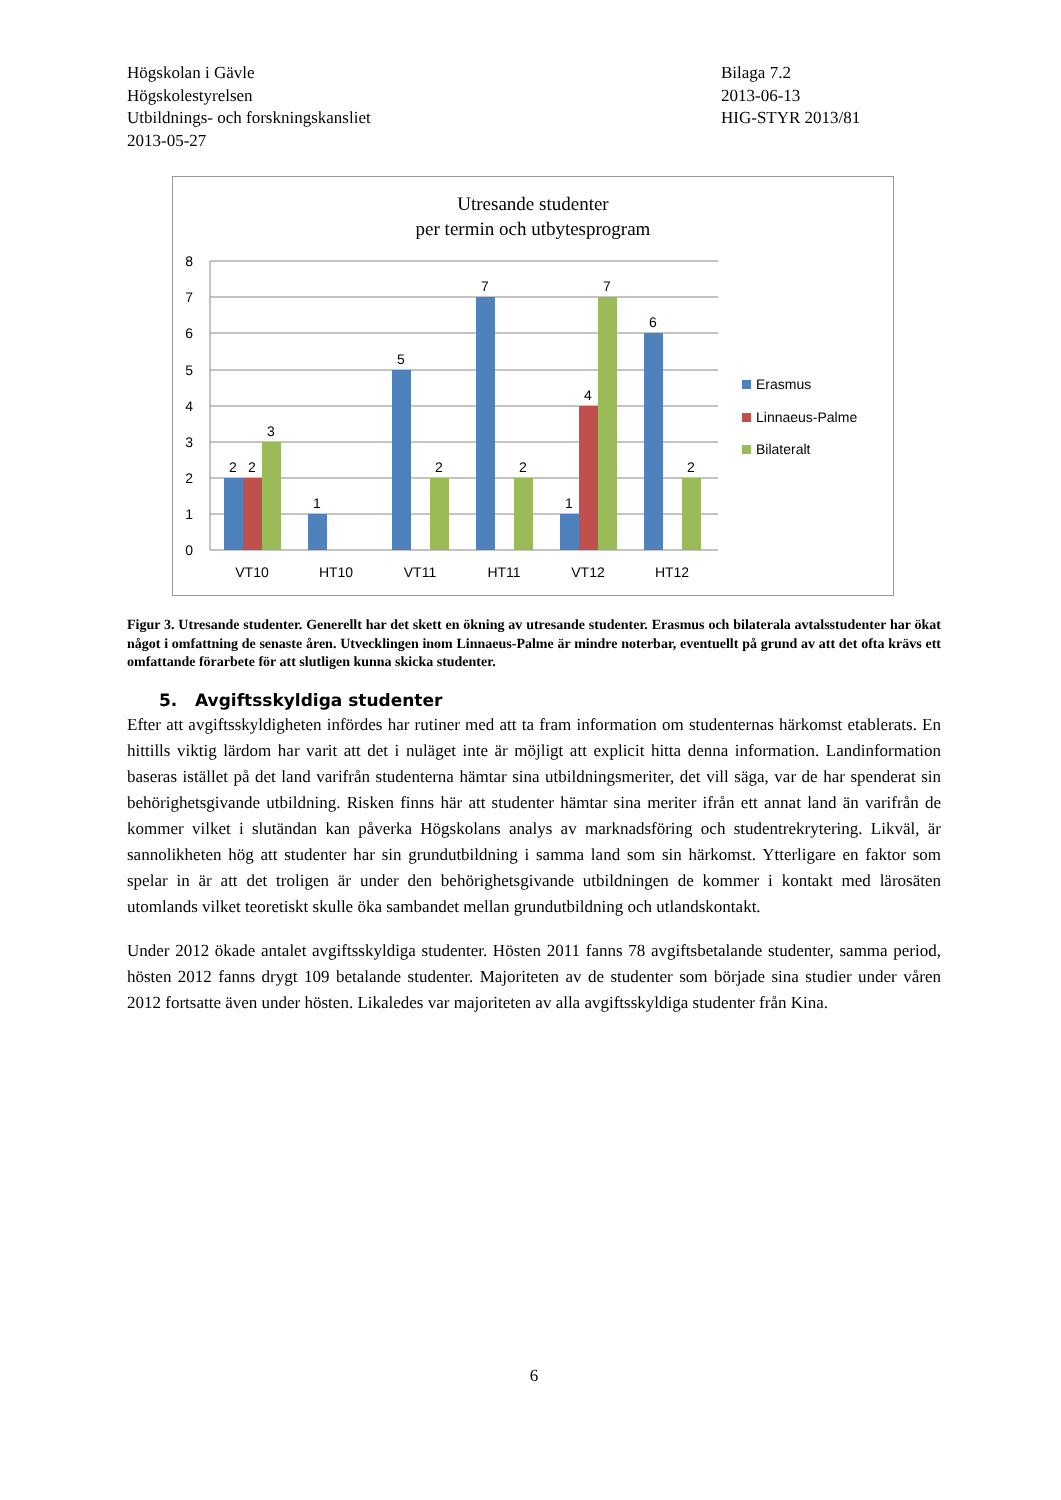Högskolan i Gävle
Högskolestyrelsen
Utbildnings- och forskningskansliet
2013-05-27
Bilaga 7.2
2013-06-13
HIG-STYR 2013/81
Utresande studenter
per termin och utbytesprogram
8
7
6
5
4
3
2
1
0
2
2
3
1
5
2
7
2
1
4
7
6
2
VT10
HT10
VT11
HT11
VT12
HT12
Erasmus
Linnaeus-Palme
Bilateralt
Figur 3. Utresande studenter. Generellt har det skett en ökning av utresande studenter. Erasmus och bilaterala avtalsstudenter har ökat något i omfattning de senaste åren. Utvecklingen inom Linnaeus-Palme är mindre noterbar, eventuellt på grund av att det ofta krävs ett omfattande förarbete för att slutligen kunna skicka studenter.
5. Avgiftsskyldiga studenter
Efter att avgiftsskyldigheten infördes har rutiner med att ta fram information om studenternas härkomst etablerats. En hittills viktig lärdom har varit att det i nuläget inte är möjligt att explicit hitta denna information. Landinformation baseras istället på det land varifrån studenterna hämtar sina utbildningsmeriter, det vill säga, var de har spenderat sin behörighetsgivande utbildning. Risken finns här att studenter hämtar sina meriter ifrån ett annat land än varifrån de kommer vilket i slutändan kan påverka Högskolans analys av marknadsföring och studentrekrytering. Likväl, är sannolikheten hög att studenter har sin grundutbildning i samma land som sin härkomst. Ytterligare en faktor som spelar in är att det troligen är under den behörighetsgivande utbildningen de kommer i kontakt med lärosäten utomlands vilket teoretiskt skulle öka sambandet mellan grundutbildning och utlandskontakt.
Under 2012 ökade antalet avgiftsskyldiga studenter. Hösten 2011 fanns 78 avgiftsbetalande studenter, samma period, hösten 2012 fanns drygt 109 betalande studenter. Majoriteten av de studenter som började sina studier under våren 2012 fortsatte även under hösten. Likaledes var majoriteten av alla avgiftsskyldiga studenter från Kina.
6